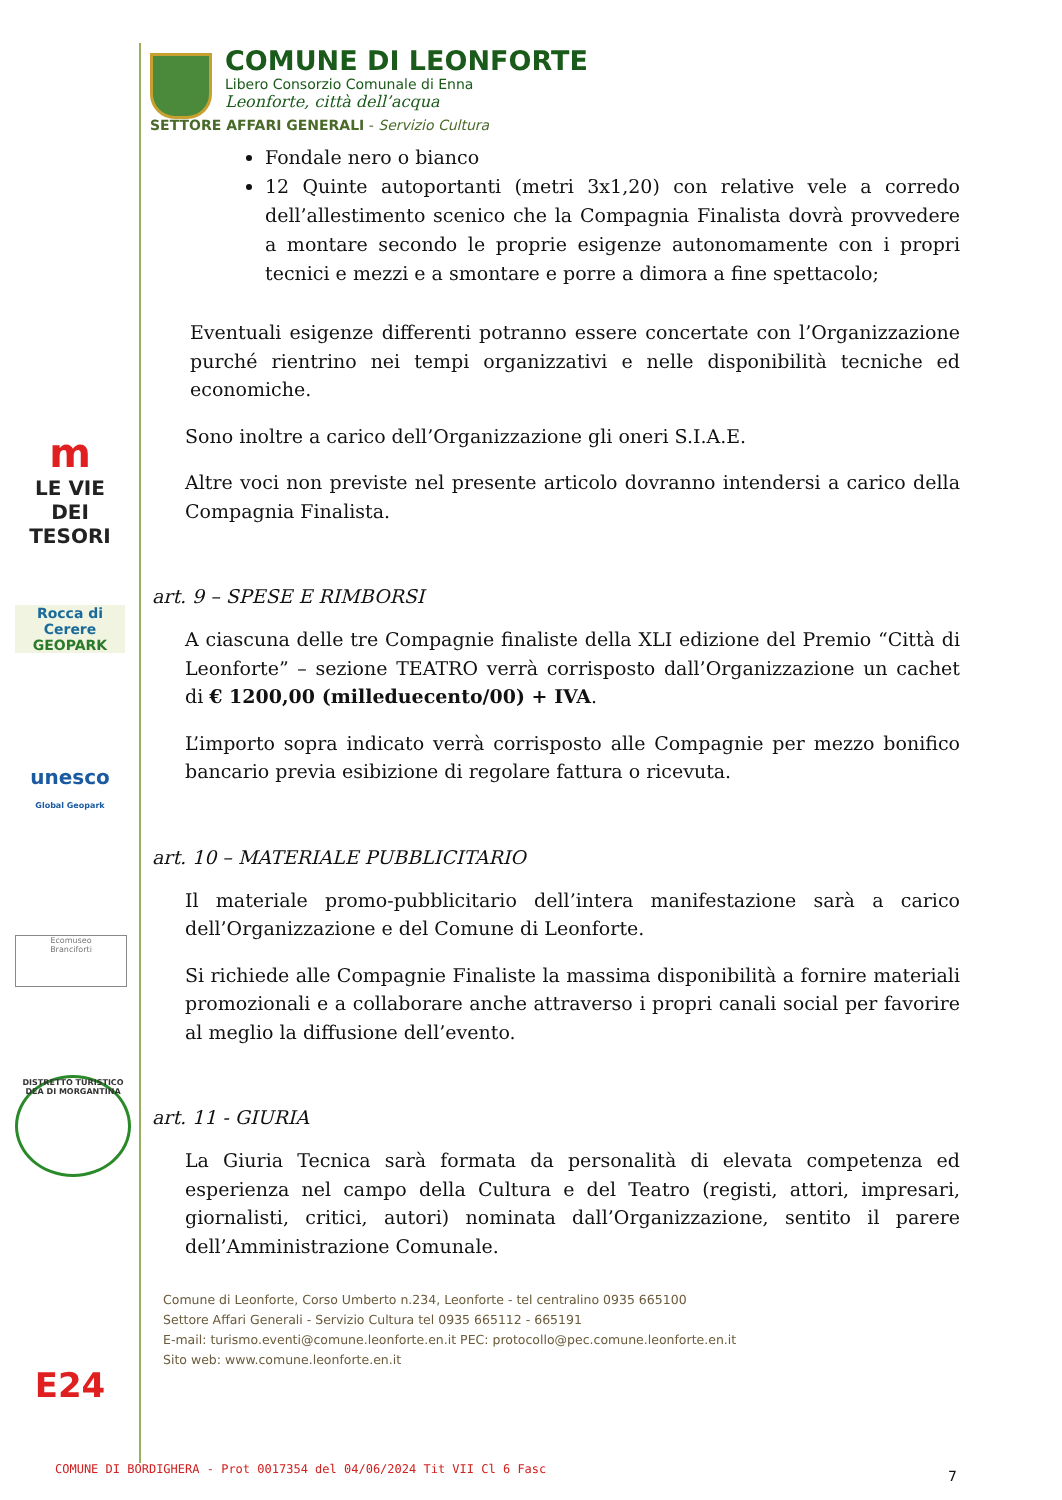m
LE VIE DEI
TESORI
Rocca di Cerere
GEOPARK
unesco
Global Geopark
Ecomuseo
Branciforti
DISTRETTO TURISTICO DEA DI MORGANTINA
E24
COMUNE DI LEONFORTE
Libero Consorzio Comunale di Enna
Leonforte, città dell’acqua
SETTORE AFFARI GENERALI - Servizio Cultura
Fondale nero o bianco
12 Quinte autoportanti (metri 3x1,20) con relative vele a corredo dell’allestimento scenico che la Compagnia Finalista dovrà provvedere a montare secondo le proprie esigenze autonomamente con i propri tecnici e mezzi e a smontare e porre a dimora a fine spettacolo;
Eventuali esigenze differenti potranno essere concertate con l’Organizzazione purché rientrino nei tempi organizzativi e nelle disponibilità tecniche ed economiche.
Sono inoltre a carico dell’Organizzazione gli oneri S.I.A.E.
Altre voci non previste nel presente articolo dovranno intendersi a carico della Compagnia Finalista.
art. 9 – SPESE E RIMBORSI
A ciascuna delle tre Compagnie finaliste della XLI edizione del Premio “Città di Leonforte” – sezione TEATRO verrà corrisposto dall’Organizzazione un cachet di € 1200,00 (milleduecento/00) + IVA.
L’importo sopra indicato verrà corrisposto alle Compagnie per mezzo bonifico bancario previa esibizione di regolare fattura o ricevuta.
art. 10 – MATERIALE PUBBLICITARIO
Il materiale promo-pubblicitario dell’intera manifestazione sarà a carico dell’Organizzazione e del Comune di Leonforte.
Si richiede alle Compagnie Finaliste la massima disponibilità a fornire materiali promozionali e a collaborare anche attraverso i propri canali social per favorire al meglio la diffusione dell’evento.
art. 11 - GIURIA
La Giuria Tecnica sarà formata da personalità di elevata competenza ed esperienza nel campo della Cultura e del Teatro (registi, attori, impresari, giornalisti, critici, autori) nominata dall’Organizzazione, sentito il parere dell’Amministrazione Comunale.
Comune di Leonforte, Corso Umberto n.234, Leonforte - tel centralino 0935 665100
Settore Affari Generali - Servizio Cultura tel 0935 665112 - 665191
E-mail: turismo.eventi@comune.leonforte.en.it PEC: protocollo@pec.comune.leonforte.en.it
Sito web: www.comune.leonforte.en.it
COMUNE DI BORDIGHERA - Prot 0017354 del 04/06/2024 Tit VII Cl 6 Fasc
7